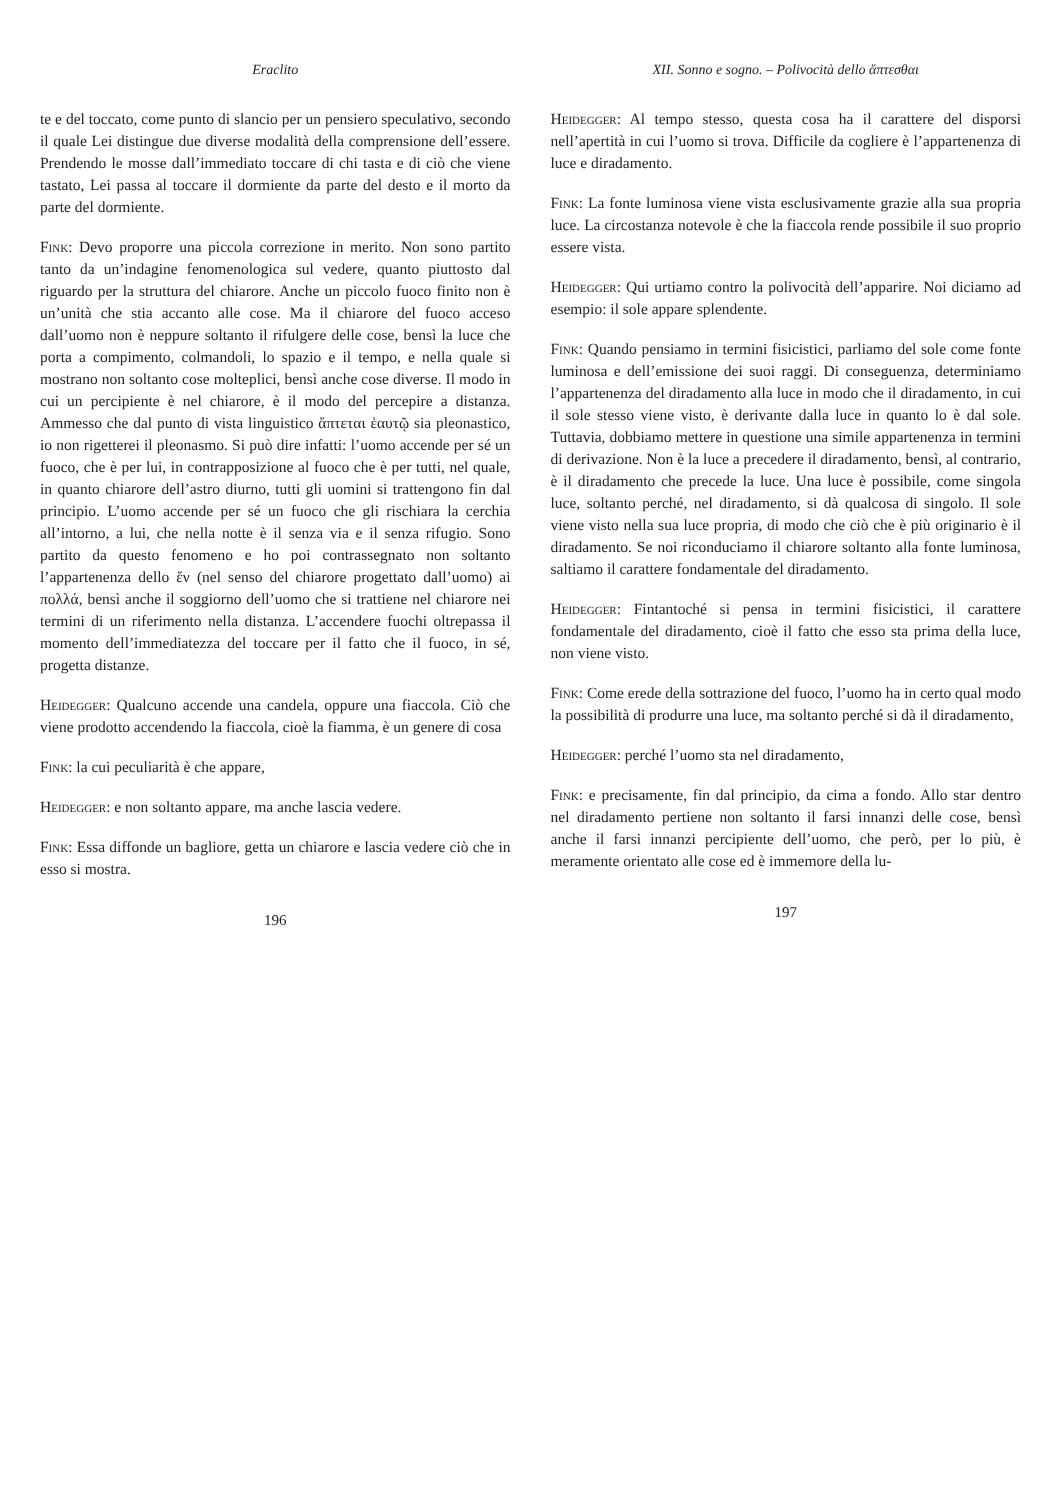Eraclito
te e del toccato, come punto di slancio per un pensiero speculativo, secondo il quale Lei distingue due diverse modalità della comprensione dell’essere. Prendendo le mosse dall’immediato toccare di chi tasta e di ciò che viene tastato, Lei passa al toccare il dormiente da parte del desto e il morto da parte del dormiente.
Fink: Devo proporre una piccola correzione in merito. Non sono partito tanto da un’indagine fenomenologica sul vedere, quanto piuttosto dal riguardo per la struttura del chiarore. Anche un piccolo fuoco finito non è un’unità che stia accanto alle cose. Ma il chiarore del fuoco acceso dall’uomo non è neppure soltanto il rifulgere delle cose, bensì la luce che porta a compimento, colmandoli, lo spazio e il tempo, e nella quale si mostrano non soltanto cose molteplici, bensì anche cose diverse. Il modo in cui un percipiente è nel chiarore, è il modo del percepire a distanza. Ammesso che dal punto di vista linguistico ἅπτεται ἑαυτῷ sia pleonastico, io non rigetterei il pleonasmo. Si può dire infatti: l’uomo accende per sé un fuoco, che è per lui, in contrapposizione al fuoco che è per tutti, nel quale, in quanto chiarore dell’astro diurno, tutti gli uomini si trattengono fin dal principio. L’uomo accende per sé un fuoco che gli rischiara la cerchia all’intorno, a lui, che nella notte è il senza via e il senza rifugio. Sono partito da questo fenomeno e ho poi contrassegnato non soltanto l’appartenenza dello ἕν (nel senso del chiarore progettato dall’uomo) ai πολλά, bensì anche il soggiorno dell’uomo che si trattiene nel chiarore nei termini di un riferimento nella distanza. L’accendere fuochi oltrepassa il momento dell’immediatezza del toccare per il fatto che il fuoco, in sé, progetta distanze.
Heidegger: Qualcuno accende una candela, oppure una fiaccola. Ciò che viene prodotto accendendo la fiaccola, cioè la fiamma, è un genere di cosa
Fink: la cui peculiarità è che appare,
Heidegger: e non soltanto appare, ma anche lascia vedere.
Fink: Essa diffonde un bagliore, getta un chiarore e lascia vedere ciò che in esso si mostra.
196
XII. Sonno e sogno. – Polivocità dello ἅπτεσθαι
Heidegger: Al tempo stesso, questa cosa ha il carattere del disporsi nell’apertità in cui l’uomo si trova. Difficile da cogliere è l’appartenenza di luce e diradamento.
Fink: La fonte luminosa viene vista esclusivamente grazie alla sua propria luce. La circostanza notevole è che la fiaccola rende possibile il suo proprio essere vista.
Heidegger: Qui urtiamo contro la polivocità dell’apparire. Noi diciamo ad esempio: il sole appare splendente.
Fink: Quando pensiamo in termini fisicistici, parliamo del sole come fonte luminosa e dell’emissione dei suoi raggi. Di conseguenza, determiniamo l’appartenenza del diradamento alla luce in modo che il diradamento, in cui il sole stesso viene visto, è derivante dalla luce in quanto lo è dal sole. Tuttavia, dobbiamo mettere in questione una simile appartenenza in termini di derivazione. Non è la luce a precedere il diradamento, bensì, al contrario, è il diradamento che precede la luce. Una luce è possibile, come singola luce, soltanto perché, nel diradamento, si dà qualcosa di singolo. Il sole viene visto nella sua luce propria, di modo che ciò che è più originario è il diradamento. Se noi riconduciamo il chiarore soltanto alla fonte luminosa, saltiamo il carattere fondamentale del diradamento.
Heidegger: Fintantoché si pensa in termini fisicistici, il carattere fondamentale del diradamento, cioè il fatto che esso sta prima della luce, non viene visto.
Fink: Come erede della sottrazione del fuoco, l’uomo ha in certo qual modo la possibilità di produrre una luce, ma soltanto perché si dà il diradamento,
Heidegger: perché l’uomo sta nel diradamento,
Fink: e precisamente, fin dal principio, da cima a fondo. Allo star dentro nel diradamento pertiene non soltanto il farsi innanzi delle cose, bensì anche il farsi innanzi percipiente dell’uomo, che però, per lo più, è meramente orientato alle cose ed è immemore della lu-
197